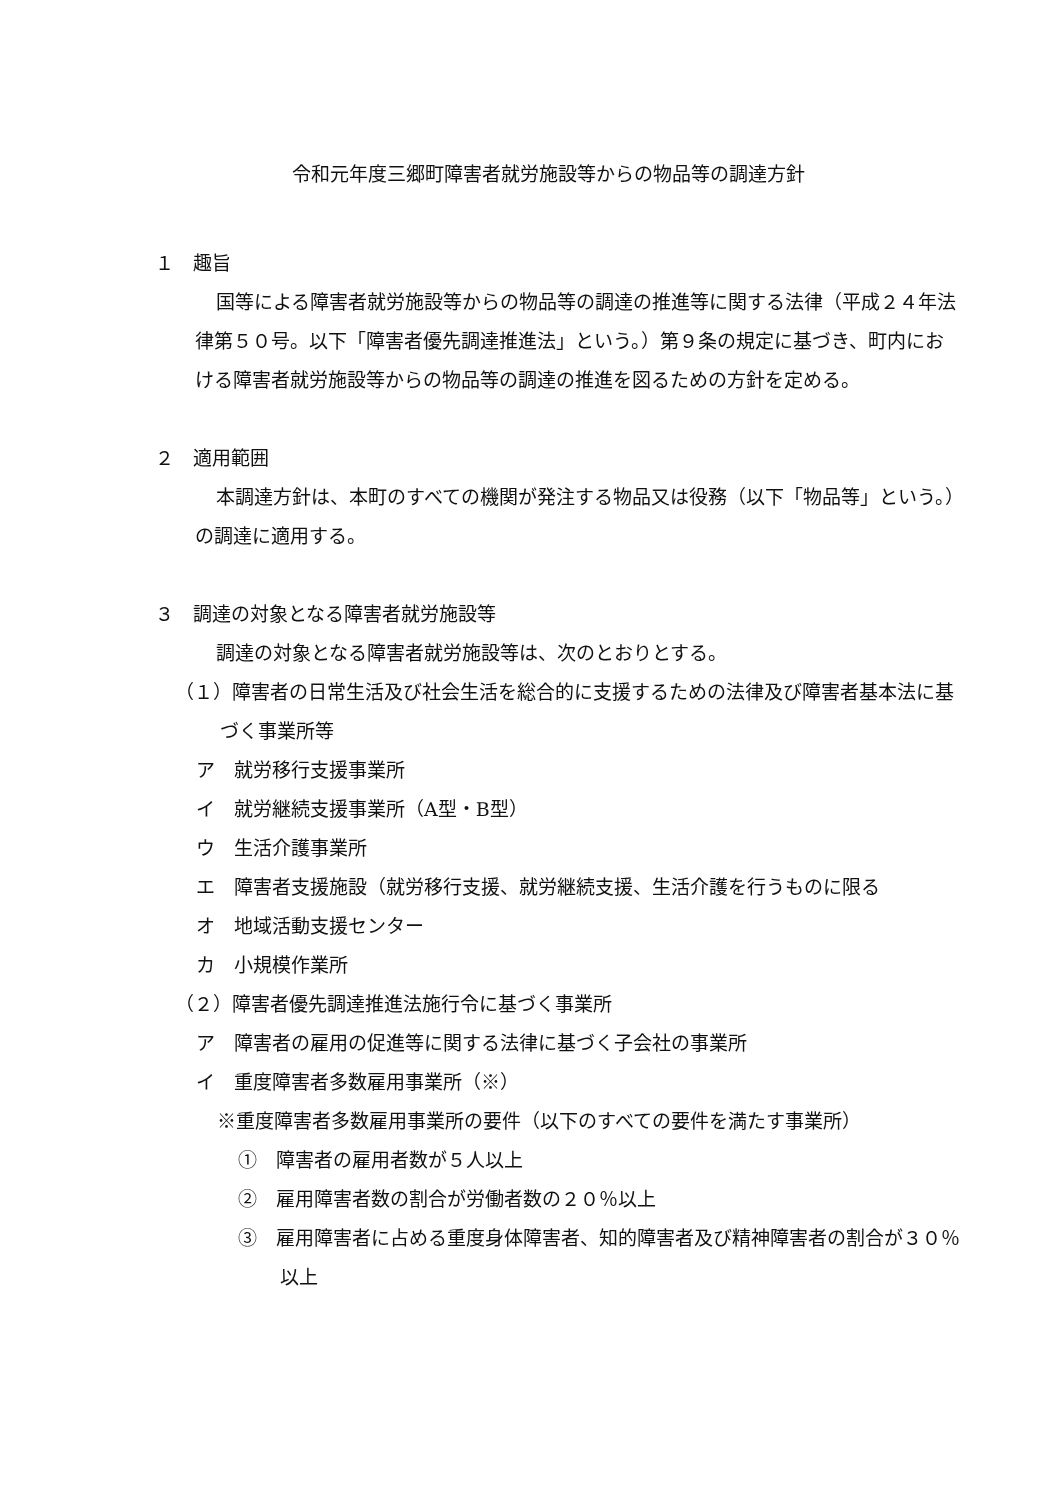令和元年度三郷町障害者就労施設等からの物品等の調達方針
１　趣旨
国等による障害者就労施設等からの物品等の調達の推進等に関する法律（平成２４年法律第５０号。以下「障害者優先調達推進法」という。）第９条の規定に基づき、町内における障害者就労施設等からの物品等の調達の推進を図るための方針を定める。
２　適用範囲
本調達方針は、本町のすべての機関が発注する物品又は役務（以下「物品等」という。）の調達に適用する。
３　調達の対象となる障害者就労施設等
調達の対象となる障害者就労施設等は、次のとおりとする。
（１）障害者の日常生活及び社会生活を総合的に支援するための法律及び障害者基本法に基づく事業所等
ア　就労移行支援事業所
イ　就労継続支援事業所（A型・B型）
ウ　生活介護事業所
エ　障害者支援施設（就労移行支援、就労継続支援、生活介護を行うものに限る
オ　地域活動支援センター
カ　小規模作業所
（２）障害者優先調達推進法施行令に基づく事業所
ア　障害者の雇用の促進等に関する法律に基づく子会社の事業所
イ　重度障害者多数雇用事業所（※）
※重度障害者多数雇用事業所の要件（以下のすべての要件を満たす事業所）
①　障害者の雇用者数が５人以上
②　雇用障害者数の割合が労働者数の２０％以上
③　雇用障害者に占める重度身体障害者、知的障害者及び精神障害者の割合が３０％以上